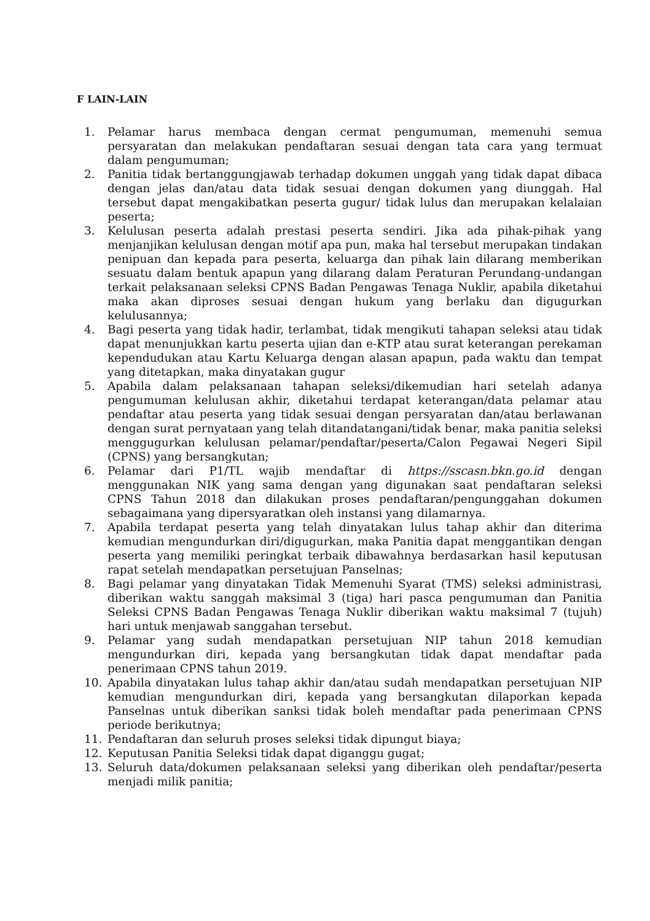F LAIN-LAIN
1. Pelamar harus membaca dengan cermat pengumuman, memenuhi semua persyaratan dan melakukan pendaftaran sesuai dengan tata cara yang termuat dalam pengumuman;
2. Panitia tidak bertanggungjawab terhadap dokumen unggah yang tidak dapat dibaca dengan jelas dan/atau data tidak sesuai dengan dokumen yang diunggah. Hal tersebut dapat mengakibatkan peserta gugur/ tidak lulus dan merupakan kelalaian peserta;
3. Kelulusan peserta adalah prestasi peserta sendiri. Jika ada pihak-pihak yang menjanjikan kelulusan dengan motif apa pun, maka hal tersebut merupakan tindakan penipuan dan kepada para peserta, keluarga dan pihak lain dilarang memberikan sesuatu dalam bentuk apapun yang dilarang dalam Peraturan Perundang-undangan terkait pelaksanaan seleksi CPNS Badan Pengawas Tenaga Nuklir, apabila diketahui maka akan diproses sesuai dengan hukum yang berlaku dan digugurkan kelulusannya;
4. Bagi peserta yang tidak hadir, terlambat, tidak mengikuti tahapan seleksi atau tidak dapat menunjukkan kartu peserta ujian dan e-KTP atau surat keterangan perekaman kependudukan atau Kartu Keluarga dengan alasan apapun, pada waktu dan tempat yang ditetapkan, maka dinyatakan gugur
5. Apabila dalam pelaksanaan tahapan seleksi/dikemudian hari setelah adanya pengumuman kelulusan akhir, diketahui terdapat keterangan/data pelamar atau pendaftar atau peserta yang tidak sesuai dengan persyaratan dan/atau berlawanan dengan surat pernyataan yang telah ditandatangani/tidak benar, maka panitia seleksi menggugurkan kelulusan pelamar/pendaftar/peserta/Calon Pegawai Negeri Sipil (CPNS) yang bersangkutan;
6. Pelamar dari P1/TL wajib mendaftar di https://sscasn.bkn.go.id dengan menggunakan NIK yang sama dengan yang digunakan saat pendaftaran seleksi CPNS Tahun 2018 dan dilakukan proses pendaftaran/pengunggahan dokumen sebagaimana yang dipersyaratkan oleh instansi yang dilamarnya.
7. Apabila terdapat peserta yang telah dinyatakan lulus tahap akhir dan diterima kemudian mengundurkan diri/digugurkan, maka Panitia dapat menggantikan dengan peserta yang memiliki peringkat terbaik dibawahnya berdasarkan hasil keputusan rapat setelah mendapatkan persetujuan Panselnas;
8. Bagi pelamar yang dinyatakan Tidak Memenuhi Syarat (TMS) seleksi administrasi, diberikan waktu sanggah maksimal 3 (tiga) hari pasca pengumuman dan Panitia Seleksi CPNS Badan Pengawas Tenaga Nuklir diberikan waktu maksimal 7 (tujuh) hari untuk menjawab sanggahan tersebut.
9. Pelamar yang sudah mendapatkan persetujuan NIP tahun 2018 kemudian mengundurkan diri, kepada yang bersangkutan tidak dapat mendaftar pada penerimaan CPNS tahun 2019.
10. Apabila dinyatakan lulus tahap akhir dan/atau sudah mendapatkan persetujuan NIP kemudian mengundurkan diri, kepada yang bersangkutan dilaporkan kepada Panselnas untuk diberikan sanksi tidak boleh mendaftar pada penerimaan CPNS periode berikutnya;
11. Pendaftaran dan seluruh proses seleksi tidak dipungut biaya;
12. Keputusan Panitia Seleksi tidak dapat diganggu gugat;
13. Seluruh data/dokumen pelaksanaan seleksi yang diberikan oleh pendaftar/peserta menjadi milik panitia;